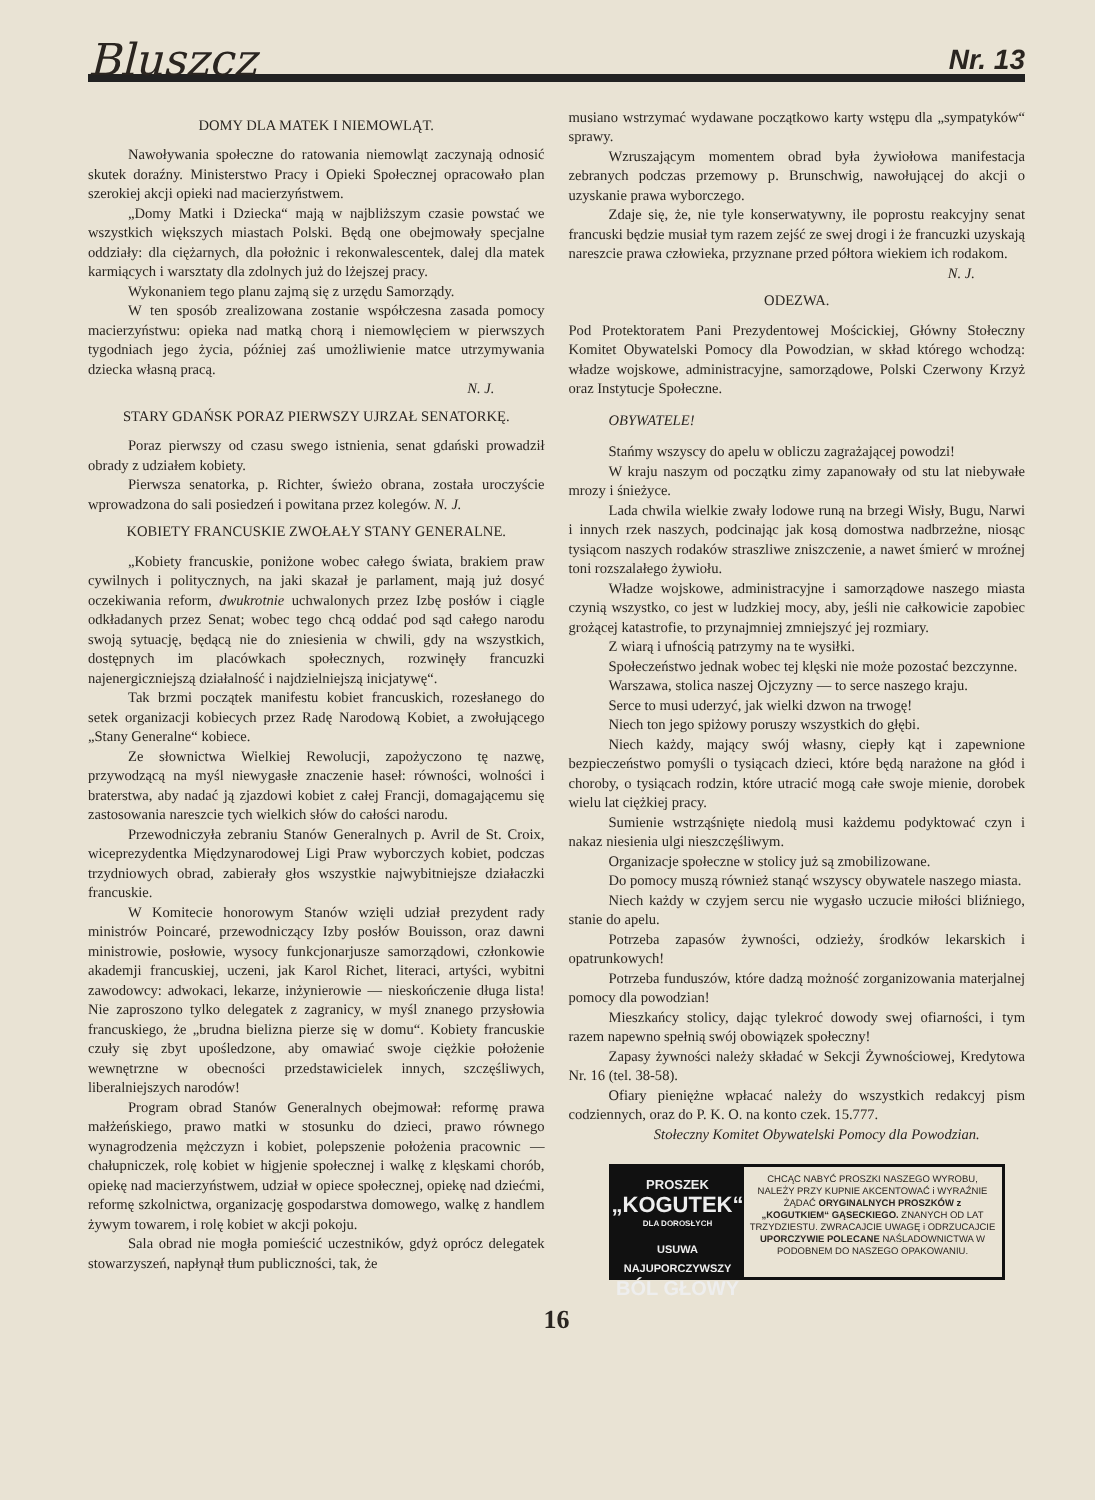Bluszcz Nr. 13
DOMY DLA MATEK I NIEMOWLĄT.
Nawoływania społeczne do ratowania niemowląt zaczynają odnosić skutek doraźny. Ministerstwo Pracy i Opieki Społecznej opracowało plan szerokiej akcji opieki nad macierzyństwem.
„Domy Matki i Dziecka“ mają w najbliższym czasie powstać we wszystkich większych miastach Polski. Będą one obejmowały specjalne oddziały: dla ciężarnych, dla położnic i rekonwalescentek, dalej dla matek karmiących i warsztaty dla zdolnych już do lżejszej pracy.
Wykonaniem tego planu zajmą się z urzędu Samorządy.
W ten sposób zrealizowana zostanie współczesna zasada pomocy macierzyństwu: opieka nad matką chorą i niemowlęciem w pierwszych tygodniach jego życia, później zaś umożliwienie matce utrzymywania dziecka własną pracą.
N. J.
STARY GDAŃSK PORAZ PIERWSZY UJRZAŁ SENATORKĘ.
Poraz pierwszy od czasu swego istnienia, senat gdański prowadził obrady z udziałem kobiety.
Pierwsza senatorka, p. Richter, świeżo obrana, została uroczyście wprowadzona do sali posiedzeń i powitana przez kolegów. N. J.
KOBIETY FRANCUSKIE ZWOŁAŁY STANY GENERALNE.
„Kobiety francuskie, poniżone wobec całego świata, brakiem praw cywilnych i politycznych, na jaki skazał je parlament, mają już dosyć oczekiwania reform, dwukrotnie uchwalonych przez Izbę posłów i ciągle odkładanych przez Senat; wobec tego chcą oddać pod sąd całego narodu swoją sytuację, będącą nie do zniesienia w chwili, gdy na wszystkich, dostępnych im placówkach społecznych, rozwinęły francuzki najenergiczniejszą działalność i najdzielniejszą inicjatywę“.
Tak brzmi początek manifestu kobiet francuskich, rozesłanego do setek organizacji kobiecych przez Radę Narodową Kobiet, a zwołującego „Stany Generalne“ kobiece.
Ze słownictwa Wielkiej Rewolucji, zapożyczono tę nazwę, przywodzącą na myśl niewygasłe znaczenie haseł: równości, wolności i braterstwa, aby nadać ją zjazdowi kobiet z całej Francji, domagającemu się zastosowania nareszcie tych wielkich słów do całości narodu.
Przewodniczyła zebraniu Stanów Generalnych p. Avril de St. Croix, wiceprezydentka Międzynarodowej Ligi Praw wyborczych kobiet, podczas trzydniowych obrad, zabierały głos wszystkie najwybitniejsze działaczki francuskie.
W Komitecie honorowym Stanów wzięli udział prezydent rady ministrów Poincaré, przewodniczący Izby posłów Bouisson, oraz dawni ministrowie, posłowie, wysocy funkcjonarjusze samorządowi, członkowie akademji francuskiej, uczeni, jak Karol Richet, literaci, artyści, wybitni zawodowcy: adwokaci, lekarze, inżynierowie — nieskończenie długa lista! Nie zaproszono tylko delegatek z zagranicy, w myśl znanego przysłowia francuskiego, że „brudna bielizna pierze się w domu“. Kobiety francuskie czuły się zbyt upośledzone, aby omawiać swoje ciężkie położenie wewnętrzne w obecności przedstawicielek innych, szczęśliwych, liberalniejszych narodów!
Program obrad Stanów Generalnych obejmował: reformę prawa małżeńskiego, prawo matki w stosunku do dzieci, prawo równego wynagrodzenia mężczyzn i kobiet, polepszenie położenia pracownic — chałupniczek, rolę kobiet w higjenie społecznej i walkę z klęskami chorób, opiekę nad macierzyństwem, udział w opiece społecznej, opiekę nad dziećmi, reformę szkolnictwa, organizację gospodarstwa domowego, walkę z handlem żywym towarem, i rolę kobiet w akcji pokoju.
Sala obrad nie mogła pomieścić uczestników, gdyż oprócz delegatek stowarzyszeń, napłynął tłum publiczności, tak, że
musiano wstrzymać wydawane początkowo karty wstępu dla „sympatyków“ sprawy.
Wzruszającym momentem obrad była żywiołowa manifestacja zebranych podczas przemowy p. Brunschwig, nawołującej do akcji o uzyskanie prawa wyborczego.
Zdaje się, że, nie tyle konserwatywny, ile poprostu reakcyjny senat francuski będzie musiał tym razem zejść ze swej drogi i że francuzki uzyskają nareszcie prawa człowieka, przyznane przed półtora wiekiem ich rodakom.
N. J.
ODEZWA.
Pod Protektoratem Pani Prezydentowej Mościckiej, Główny Stołeczny Komitet Obywatelski Pomocy dla Powodzian, w skład którego wchodzą: władze wojskowe, administracyjne, samorządowe, Polski Czerwony Krzyż oraz Instytucje Społeczne.
OBYWATELE!
Stańmy wszyscy do apelu w obliczu zagrażającej powodzi!
W kraju naszym od początku zimy zapanowały od stu lat niebywałe mrozy i śnieżyce.
Lada chwila wielkie zwały lodowe runą na brzegi Wisły, Bugu, Narwi i innych rzek naszych, podcinając jak kosą domostwa nadbrzeżne, niosąc tysiącom naszych rodaków straszliwe zniszczenie, a nawet śmierć w mroźnej toni rozszalałego żywiołu.
Władze wojskowe, administracyjne i samorządowe naszego miasta czynią wszystko, co jest w ludzkiej mocy, aby, jeśli nie całkowicie zapobiec grożącej katastrofie, to przynajmniej zmniejszyć jej rozmiary.
Z wiarą i ufnością patrzymy na te wysiłki.
Społeczeństwo jednak wobec tej klęski nie może pozostać bezczynne.
Warszawa, stolica naszej Ojczyzny — to serce naszego kraju.
Serce to musi uderzyć, jak wielki dzwon na trwogę!
Niech ton jego spiżowy poruszy wszystkich do głębi.
Niech każdy, mający swój własny, ciepły kąt i zapewnione bezpieczeństwo pomyśli o tysiącach dzieci, które będą narażone na głód i choroby, o tysiącach rodzin, które utracić mogą całe swoje mienie, dorobek wielu lat ciężkiej pracy.
Sumienie wstrząśnięte niedolą musi każdemu podyktować czyn i nakaz niesienia ulgi nieszczęśliwym.
Organizacje społeczne w stolicy już są zmobilizowane.
Do pomocy muszą również stanąć wszyscy obywatele naszego miasta.
Niech każdy w czyjem sercu nie wygasło uczucie miłości bliźniego, stanie do apelu.
Potrzeba zapasów żywności, odzieży, środków lekarskich i opatrunkowych!
Potrzeba funduszów, które dadzą możność zorganizowania materjalnej pomocy dla powodzian!
Mieszkańcy stolicy, dając tylekroć dowody swej ofiarności, i tym razem napewno spełnią swój obowiązek społeczny!
Zapasy żywności należy składać w Sekcji Żywnościowej, Kredytowa Nr. 16 (tel. 38-58).
Ofiary pieniężne wpłacać należy do wszystkich redakcyj pism codziennych, oraz do P. K. O. na konto czek. 15.777.
Stołeczny Komitet Obywatelski Pomocy dla Powodzian.
PROSZEK
„KOGUTEK“
DLA DOROSŁYCH
USUWA NAJUPORCZYWSZY
BÓL GŁOWY
CHCĄC NABYĆ PROSZKI NASZEGO WYROBU, NALEŻY PRZY KUPNIE AKCENTOWAĆ i WYRAŹNIE ŻĄDAĆ ORYGINALNYCH PROSZKÓW z „KOGUTKIEM“ GĄSECKIEGO. ZNANYCH OD LAT TRZYDZIESTU. ZWRACAJCIE UWAGĘ i ODRZUCAJCIE UPORCZYWIE POLECANE NAŚLADOWNICTWA W PODOBNEM DO NASZEGO OPAKOWANIU.
16